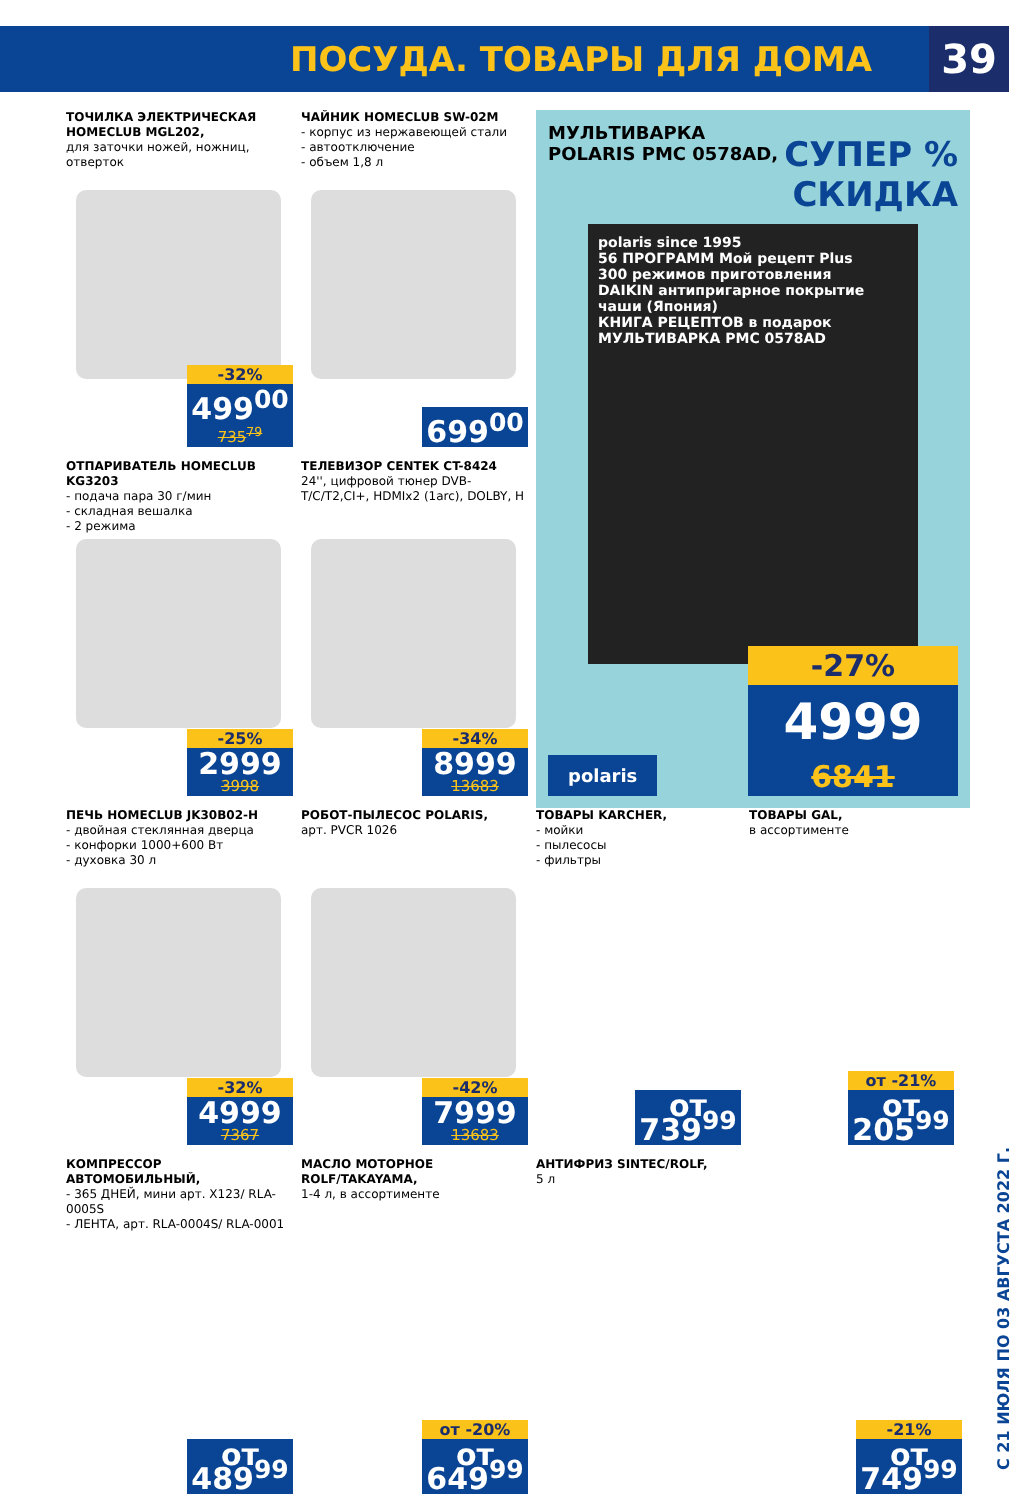ПОСУДА. ТОВАРЫ ДЛЯ ДОМА 39
ТОЧИЛКА ЭЛЕКТРИЧЕСКАЯ HOMECLUB MGL202,
для заточки ножей, ножниц, отверток
-32%
499<sup>00</sup>
735<sup>79</sup>
ЧАЙНИК HOMECLUB SW-02M
- корпус из нержавеющей стали
- автоотключение
- объем 1,8 л
699<sup>00</sup>
МУЛЬТИВАРКА
POLARIS PMC 0578AD,
СУПЕР %
СКИДКА
polaris since 1995
56 ПРОГРАММ Мой рецепт Plus
300 режимов приготовления
DAIKIN антипригарное покрытие чаши (Япония)
КНИГА РЕЦЕПТОВ в подарок
МУЛЬТИВАРКА PMC 0578AD
polaris
-27%
4999
6841
ОТПАРИВАТЕЛЬ HOMECLUB KG3203
- подача пара 30 г/мин
- складная вешалка
- 2 режима
-25%
2999
3998
ТЕЛЕВИЗОР CENTEK CT-8424
24'', цифровой тюнер DVB-T/C/T2,CI+, HDMIx2 (1arc), DOLBY, H
-34%
8999
13683
ПЕЧЬ HOMECLUB JK30B02-H
- двойная стеклянная дверца
- конфорки 1000+600 Вт
- духовка 30 л
-32%
4999
7367
РОБОТ-ПЫЛЕСОС POLARIS,
арт. PVCR 1026
-42%
7999
13683
ТОВАРЫ KARCHER,
- мойки
- пылесосы
- фильтры
от 739<sup>99</sup>
ТОВАРЫ GAL,
в ассортименте
от -21%
от 205<sup>99</sup>
КОМПРЕССОР АВТОМОБИЛЬНЫЙ,
- 365 ДНЕЙ, мини арт. X123/ RLA-0005S
- ЛЕНТА, арт. RLA-0004S/ RLA-0001
от 489<sup>99</sup>
МАСЛО МОТОРНОЕ ROLF/TAKAYAMA,
1-4 л, в ассортименте
от -20%
от 649<sup>99</sup>
АНТИФРИЗ SINTEC/ROLF,
5 л
-21%
от 749<sup>99</sup>
С 21 ИЮЛЯ ПО 03 АВГУСТА 2022 Г.